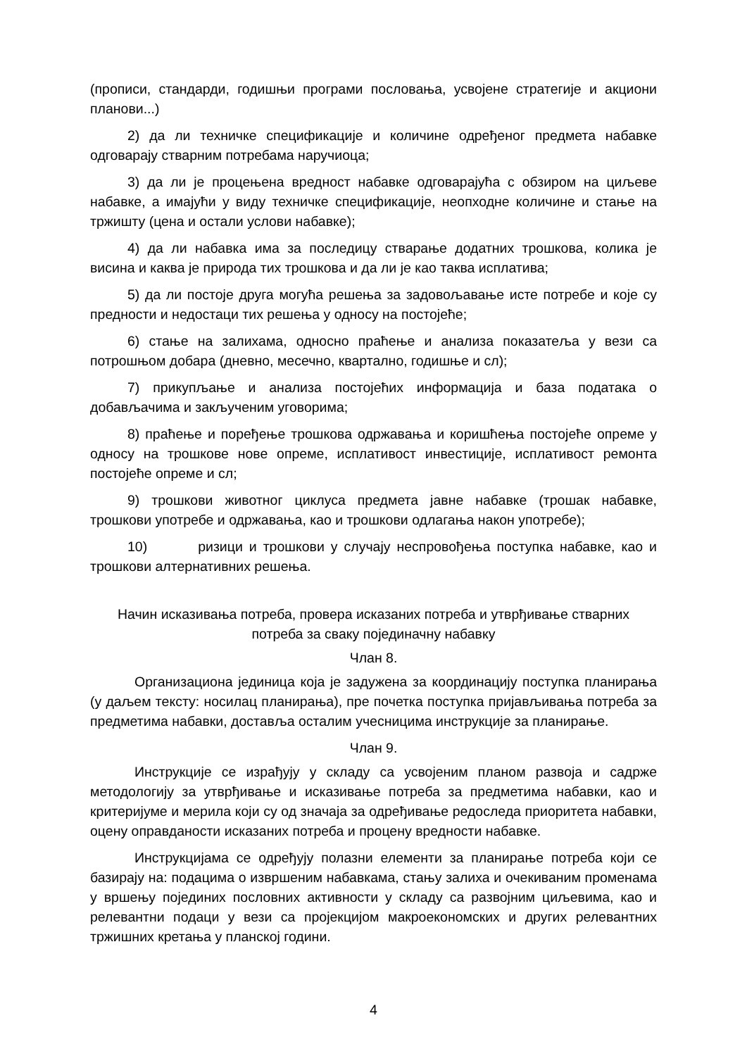(прописи, стандарди, годишњи програми пословања, усвојене стратегије и акциони планови...)
2) да ли техничке спецификације и количине одређеног предмета набавке одговарају стварним потребама наручиоца;
3) да ли је процењена вредност набавке одговарајућа с обзиром на циљеве набавке, а имајући у виду техничке спецификације, неопходне количине и стање на тржишту (цена и остали услови набавке);
4) да ли набавка има за последицу стварање додатних трошкова, колика је висина и каква је природа тих трошкова и да ли је као таква исплатива;
5) да ли постоје друга могућа решења за задовољавање исте потребе и које су предности и недостаци тих решења у односу на постојеће;
6) стање на залихама, односно праћење и анализа показатеља у вези са потрошњом добара (дневно, месечно, квартално, годишње и сл);
7) прикупљање и анализа постојећих информација и база података о добављачима и закљученим уговорима;
8) праћење и поређење трошкова одржавања и коришћења постојеће опреме у односу на трошкове нове опреме, исплативост инвестиције, исплативост ремонта постојеће опреме и сл;
9) трошкови животног циклуса предмета јавне набавке (трошак набавке, трошкови употребе и одржавања, као и трошкови одлагања након употребе);
10) ризици и трошкови у случају неспровођења поступка набавке, као и трошкови алтернативних решења.
Начин исказивања потреба, провера исказаних потреба и утврђивање стварних потреба за сваку појединачну набавку
Члан 8.
Организациона јединица која је задужена за координацију поступка планирања (у даљем тексту: носилац планирања), пре почетка поступка пријављивања потреба за предметима набавки, доставља осталим учесницима инструкције за планирање.
Члан 9.
Инструкције се израђују у складу са усвојеним планом развоја и садрже методологију за утврђивање и исказивање потреба за предметима набавки, као и критеријуме и мерила који су од значаја за одређивање редоследа приоритета набавки, оцену оправданости исказаних потреба и процену вредности набавке.
Инструкцијама се одређују полазни елементи за планирање потреба који се базирају на: подацима о извршеним набавкама, стању залиха и очекиваним променама у вршењу појединих пословних активности у складу са развојним циљевима, као и релевантни подаци у вези са пројекцијом макроекономских и других релевантних тржишних кретања у планској години.
4